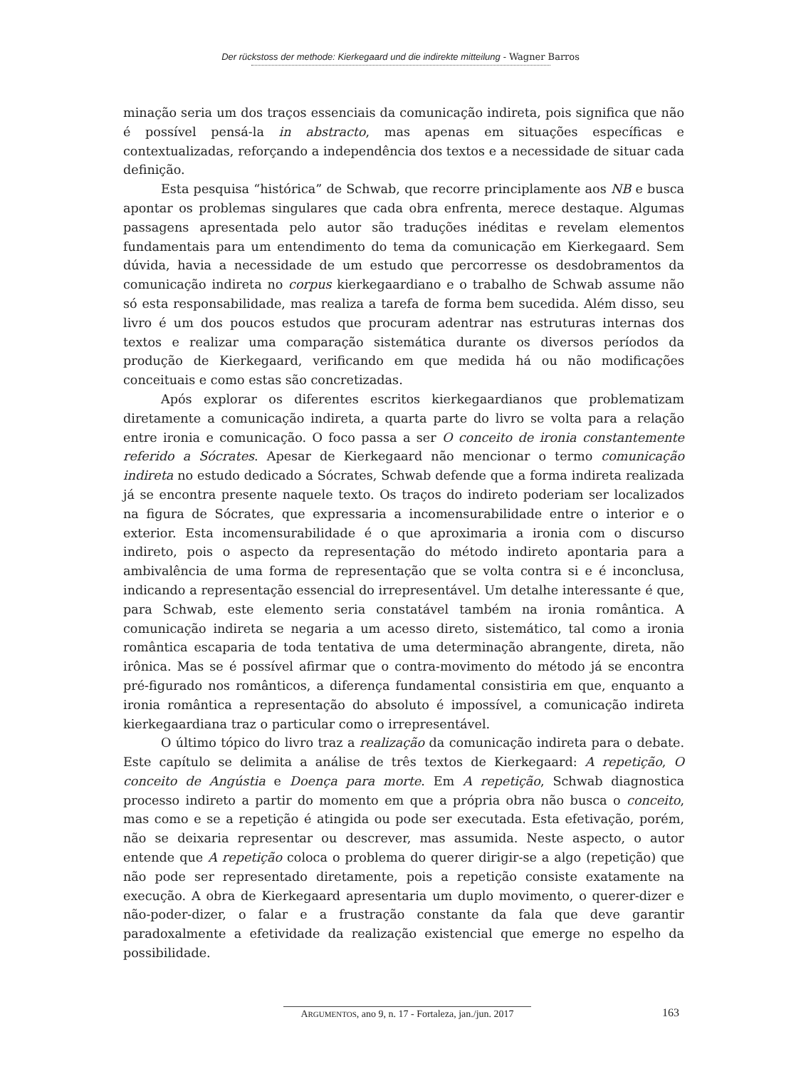Der rückstoss der methode: Kierkegaard und die indirekte mitteilung - Wagner Barros
minação seria um dos traços essenciais da comunicação indireta, pois significa que não é possível pensá-la in abstracto, mas apenas em situações específicas e contextualizadas, reforçando a independência dos textos e a necessidade de situar cada definição.
Esta pesquisa “histórica” de Schwab, que recorre principlamente aos NB e busca apontar os problemas singulares que cada obra enfrenta, merece destaque. Algumas passagens apresentada pelo autor são traduções inéditas e revelam elementos fundamentais para um entendimento do tema da comunicação em Kierkegaard. Sem dúvida, havia a necessidade de um estudo que percorresse os desdobramentos da comunicação indireta no corpus kierkegaardiano e o trabalho de Schwab assume não só esta responsabilidade, mas realiza a tarefa de forma bem sucedida. Além disso, seu livro é um dos poucos estudos que procuram adentrar nas estruturas internas dos textos e realizar uma comparação sistemática durante os diversos períodos da produção de Kierkegaard, verificando em que medida há ou não modificações conceituais e como estas são concretizadas.
Após explorar os diferentes escritos kierkegaardianos que problematizam diretamente a comunicação indireta, a quarta parte do livro se volta para a relação entre ironia e comunicação. O foco passa a ser O conceito de ironia constantemente referido a Sócrates. Apesar de Kierkegaard não mencionar o termo comunicação indireta no estudo dedicado a Sócrates, Schwab defende que a forma indireta realizada já se encontra presente naquele texto. Os traços do indireto poderiam ser localizados na figura de Sócrates, que expressaria a incomensurabilidade entre o interior e o exterior. Esta incomensurabilidade é o que aproximaria a ironia com o discurso indireto, pois o aspecto da representação do método indireto apontaria para a ambivalência de uma forma de representação que se volta contra si e é inconclusa, indicando a representação essencial do irrepresentável. Um detalhe interessante é que, para Schwab, este elemento seria constatável também na ironia romântica. A comunicação indireta se negaria a um acesso direto, sistemático, tal como a ironia romântica escaparia de toda tentativa de uma determinação abrangente, direta, não irônica. Mas se é possível afirmar que o contra-movimento do método já se encontra pré-figurado nos românticos, a diferença fundamental consistiria em que, enquanto a ironia romântica a representação do absoluto é impossível, a comunicação indireta kierkegaardiana traz o particular como o irrepresentável.
O último tópico do livro traz a realização da comunicação indireta para o debate. Este capítulo se delimita a análise de três textos de Kierkegaard: A repetição, O conceito de Angústia e Doença para morte. Em A repetição, Schwab diagnostica processo indireto a partir do momento em que a própria obra não busca o conceito, mas como e se a repetição é atingida ou pode ser executada. Esta efetivação, porém, não se deixaria representar ou descrever, mas assumida. Neste aspecto, o autor entende que A repetição coloca o problema do querer dirigir-se a algo (repetição) que não pode ser representado diretamente, pois a repetição consiste exatamente na execução. A obra de Kierkegaard apresentaria um duplo movimento, o querer-dizer e não-poder-dizer, o falar e a frustração constante da fala que deve garantir paradoxalmente a efetividade da realização existencial que emerge no espelho da possibilidade.
ARGUMENTOS, ano 9, n. 17 - Fortaleza, jan./jun. 2017
163